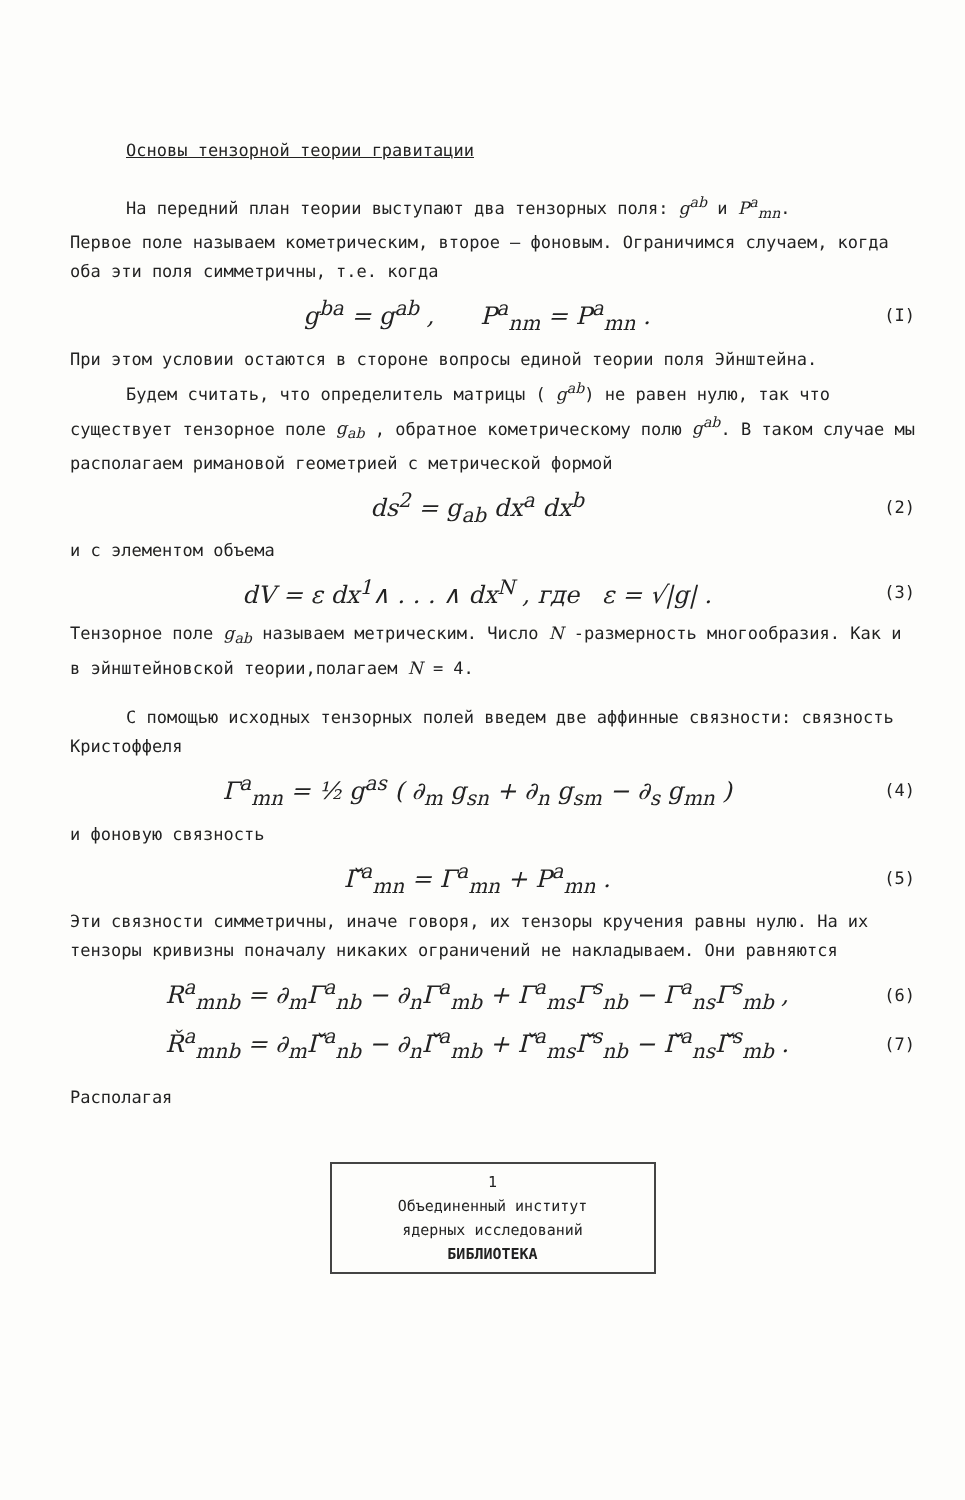Основы тензорной теории гравитации
На передний план теории выступают два тензорных поля: g<sup>ab</sup> и P<sup>a</sup><sub>mn</sub>.
Первое поле называем кометрическим, второе – фоновым. Ограничимся случаем, когда оба эти поля симметричны, т.е. когда
g<sup>ba</sup> = g<sup>ab</sup> , P<sup>a</sup><sub>nm</sub> = P<sup>a</sup><sub>mn</sub> . (I)
При этом условии остаются в стороне вопросы единой теории поля Эйнштейна.
Будем считать, что определитель матрицы ( g<sup>ab</sup>) не равен нулю, так что существует тензорное поле g<sub>ab</sub> , обратное кометрическому полю g<sup>ab</sup>. В таком случае мы располагаем римановой геометрией с метрической формой
ds<sup>2</sup> = g<sub>ab</sub> dx<sup>a</sup> dx<sup>b</sup> (2)
и с элементом объема
dV = ε dx<sup>1</sup>∧ . . . ∧ dx<sup>N</sup> , где ε = √|g| . (3)
Тензорное поле g<sub>ab</sub> называем метрическим. Число N -размерность многообразия. Как и в эйнштейновской теории,полагаем N = 4.
С помощью исходных тензорных полей введем две аффинные связности: связность Кристоффеля
Γ<sup>a</sup><sub>mn</sub> = ½ g<sup>as</sup> ( ∂<sub>m</sub> g<sub>sn</sub> + ∂<sub>n</sub> g<sub>sm</sub> − ∂<sub>s</sub> g<sub>mn</sub> ) (4)
и фоновую связность
Γ̌<sup>a</sup><sub>mn</sub> = Γ<sup>a</sup><sub>mn</sub> + P<sup>a</sup><sub>mn</sub> . (5)
Эти связности симметричны, иначе говоря, их тензоры кручения равны нулю. На их тензоры кривизны поначалу никаких ограничений не накладываем. Они равняются
R<sup>a</sup><sub>mnb</sub> = ∂<sub>m</sub>Γ<sup>a</sup><sub>nb</sub> − ∂<sub>n</sub>Γ<sup>a</sup><sub>mb</sub> + Γ<sup>a</sup><sub>ms</sub>Γ<sup>s</sup><sub>nb</sub> − Γ<sup>a</sup><sub>ns</sub>Γ<sup>s</sup><sub>mb</sub> , (6)
Ř<sup>a</sup><sub>mnb</sub> = ∂<sub>m</sub>Γ̌<sup>a</sup><sub>nb</sub> − ∂<sub>n</sub>Γ̌<sup>a</sup><sub>mb</sub> + Γ̌<sup>a</sup><sub>ms</sub>Γ̌<sup>s</sup><sub>nb</sub> − Γ̌<sup>a</sup><sub>ns</sub>Γ̌<sup>s</sup><sub>mb</sub> . (7)
Располагая
1
Объединенный институт
ядерных исследований
БИБЛИОТЕКА